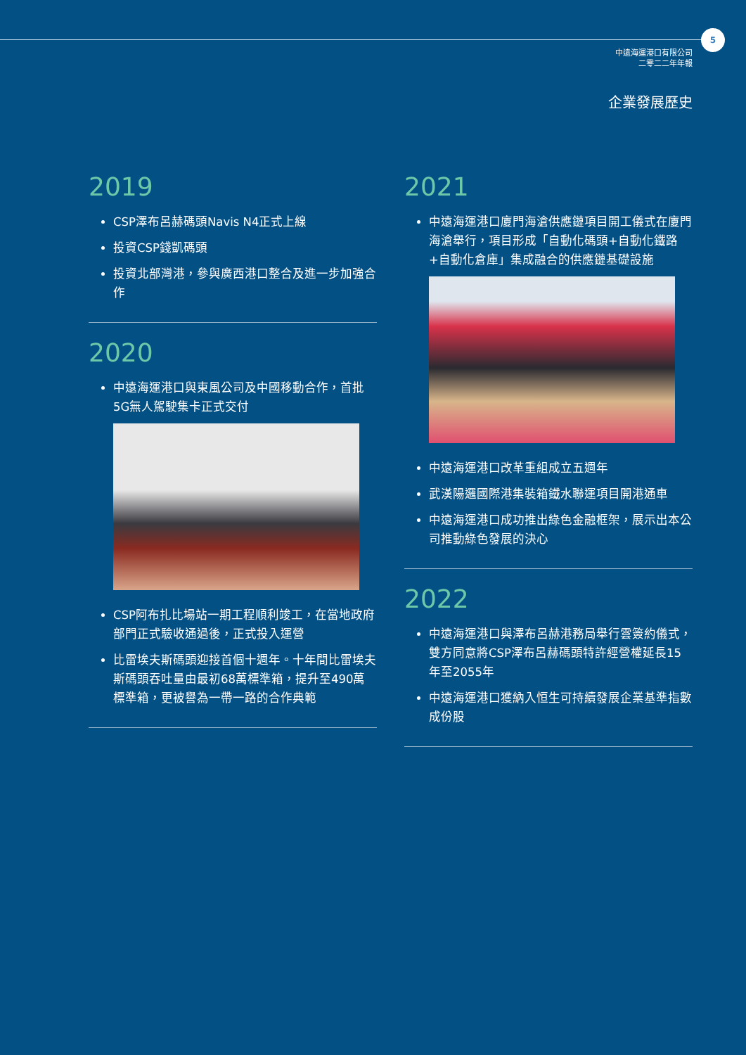5
中遠海運港口有限公司
二零二二年年報
企業發展歷史
2019
CSP澤布呂赫碼頭Navis N4正式上線
投資CSP錢凱碼頭
投資北部灣港，參與廣西港口整合及進一步加強合作
2020
中遠海運港口與東風公司及中國移動合作，首批5G無人駕駛集卡正式交付
CSP阿布扎比場站一期工程順利竣工，在當地政府部門正式驗收通過後，正式投入運營
比雷埃夫斯碼頭迎接首個十週年。十年間比雷埃夫斯碼頭吞吐量由最初68萬標準箱，提升至490萬標準箱，更被譽為一帶一路的合作典範
2021
中遠海運港口廈門海滄供應鏈項目開工儀式在廈門海滄舉行，項目形成「自動化碼頭+自動化鐵路+自動化倉庫」集成融合的供應鏈基礎設施
中遠海運港口改革重組成立五週年
武漢陽邏國際港集裝箱鐵水聯運項目開港通車
中遠海運港口成功推出綠色金融框架，展示出本公司推動綠色發展的決心
2022
中遠海運港口與澤布呂赫港務局舉行雲簽約儀式，雙方同意將CSP澤布呂赫碼頭特許經營權延長15年至2055年
中遠海運港口獲納入恒生可持續發展企業基準指數成份股